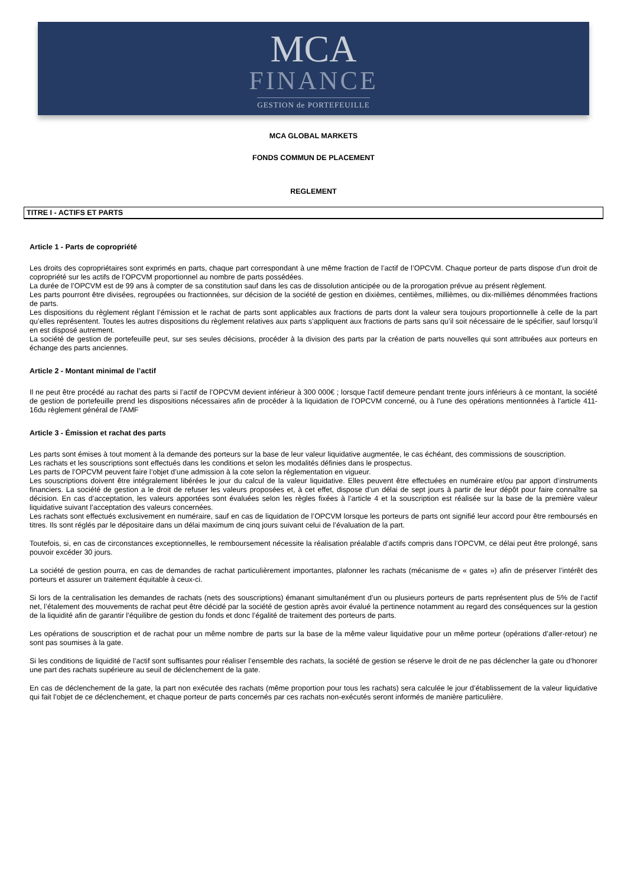MCA
FINANCE
GESTION de PORTEFEUILLE
MCA GLOBAL MARKETS
FONDS COMMUN DE PLACEMENT
REGLEMENT
TITRE I - ACTIFS ET PARTS
Article 1 - Parts de copropriété
Les droits des copropriétaires sont exprimés en parts, chaque part correspondant à une même fraction de l’actif de l’OPCVM. Chaque porteur de parts dispose d’un droit de copropriété sur les actifs de l’OPCVM proportionnel au nombre de parts possédées.
La durée de l’OPCVM est de 99 ans à compter de sa constitution sauf dans les cas de dissolution anticipée ou de la prorogation prévue au présent règlement.
Les parts pourront être divisées, regroupées ou fractionnées, sur décision de la société de gestion en dixièmes, centièmes, millièmes, ou dix-millièmes dénommées fractions de parts.
Les dispositions du règlement réglant l’émission et le rachat de parts sont applicables aux fractions de parts dont la valeur sera toujours proportionnelle à celle de la part qu’elles représentent. Toutes les autres dispositions du règlement relatives aux parts s’appliquent aux fractions de parts sans qu’il soit nécessaire de le spécifier, sauf lorsqu’il en est disposé autrement.
La société de gestion de portefeuille peut, sur ses seules décisions, procéder à la division des parts par la création de parts nouvelles qui sont attribuées aux porteurs en échange des parts anciennes.
Article 2 - Montant minimal de l’actif
Il ne peut être procédé au rachat des parts si l’actif de l’OPCVM devient inférieur à 300 000€ ; lorsque l'actif demeure pendant trente jours inférieurs à ce montant, la société de gestion de portefeuille prend les dispositions nécessaires afin de procéder à la liquidation de l’OPCVM concerné, ou à l'une des opérations mentionnées à l'article 411-16du règlement général de l'AMF
Article 3 - Émission et rachat des parts
Les parts sont émises à tout moment à la demande des porteurs sur la base de leur valeur liquidative augmentée, le cas échéant, des commissions de souscription.
Les rachats et les souscriptions sont effectués dans les conditions et selon les modalités définies dans le prospectus.
Les parts de l’OPCVM peuvent faire l’objet d’une admission à la cote selon la réglementation en vigueur.
Les souscriptions doivent être intégralement libérées le jour du calcul de la valeur liquidative. Elles peuvent être effectuées en numéraire et/ou par apport d’instruments financiers. La société de gestion a le droit de refuser les valeurs proposées et, à cet effet, dispose d’un délai de sept jours à partir de leur dépôt pour faire connaître sa décision. En cas d’acceptation, les valeurs apportées sont évaluées selon les règles fixées à l’article 4 et la souscription est réalisée sur la base de la première valeur liquidative suivant l’acceptation des valeurs concernées.
Les rachats sont effectués exclusivement en numéraire, sauf en cas de liquidation de l’OPCVM lorsque les porteurs de parts ont signifié leur accord pour être remboursés en titres. Ils sont réglés par le dépositaire dans un délai maximum de cinq jours suivant celui de l’évaluation de la part.
Toutefois, si, en cas de circonstances exceptionnelles, le remboursement nécessite la réalisation préalable d’actifs compris dans l’OPCVM, ce délai peut être prolongé, sans pouvoir excéder 30 jours.
La société de gestion pourra, en cas de demandes de rachat particulièrement importantes, plafonner les rachats (mécanisme de « gates ») afin de préserver l’intérêt des porteurs et assurer un traitement équitable à ceux-ci.
Si lors de la centralisation les demandes de rachats (nets des souscriptions) émanant simultanément d’un ou plusieurs porteurs de parts représentent plus de 5% de l’actif net, l’étalement des mouvements de rachat peut être décidé par la société de gestion après avoir évalué la pertinence notamment au regard des conséquences sur la gestion de la liquidité afin de garantir l’équilibre de gestion du fonds et donc l’égalité de traitement des porteurs de parts.
Les opérations de souscription et de rachat pour un même nombre de parts sur la base de la même valeur liquidative pour un même porteur (opérations d’aller-retour) ne sont pas soumises à la gate.
Si les conditions de liquidité de l’actif sont suffisantes pour réaliser l’ensemble des rachats, la société de gestion se réserve le droit de ne pas déclencher la gate ou d’honorer une part des rachats supérieure au seuil de déclenchement de la gate.
En cas de déclenchement de la gate, la part non exécutée des rachats (même proportion pour tous les rachats) sera calculée le jour d’établissement de la valeur liquidative qui fait l’objet de ce déclenchement, et chaque porteur de parts concernés par ces rachats non-exécutés seront informés de manière particulière.